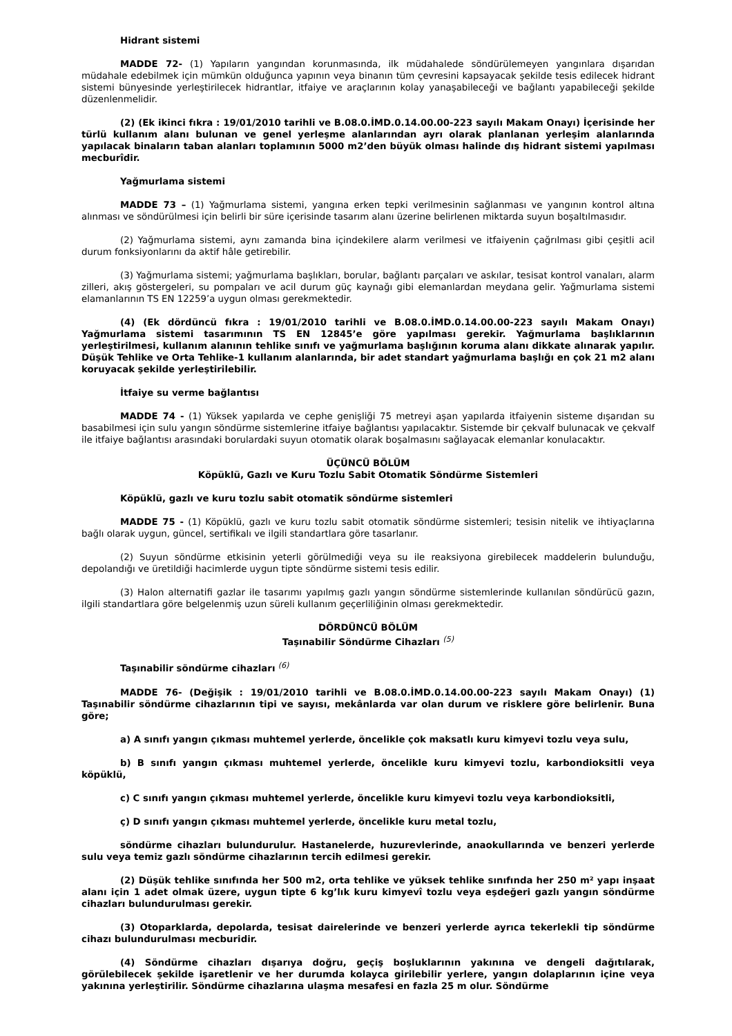Hidrant sistemi
MADDE 72- (1) Yapıların yangından korunmasında, ilk müdahalede söndürülemeyen yangınlara dışarıdan müdahale edebilmek için mümkün olduğunca yapının veya binanın tüm çevresini kapsayacak şekilde tesis edilecek hidrant sistemi bünyesinde yerleştirilecek hidrantlar, itfaiye ve araçlarının kolay yanaşabileceği ve bağlantı yapabileceği şekilde düzenlenmelidir.
(2) (Ek ikinci fıkra : 19/01/2010 tarihli ve B.08.0.İMD.0.14.00.00-223 sayılı Makam Onayı) İçerisinde her türlü kullanım alanı bulunan ve genel yerleşme alanlarından ayrı olarak planlanan yerleşim alanlarında yapılacak binaların taban alanları toplamının 5000 m2’den büyük olması halinde dış hidrant sistemi yapılması mecburîdir.
Yağmurlama sistemi
MADDE 73 – (1) Yağmurlama sistemi, yangına erken tepki verilmesinin sağlanması ve yangının kontrol altına alınması ve söndürülmesi için belirli bir süre içerisinde tasarım alanı üzerine belirlenen miktarda suyun boşaltılmasıdır.
(2) Yağmurlama sistemi, aynı zamanda bina içindekilere alarm verilmesi ve itfaiyenin çağrılması gibi çeşitli acil durum fonksiyonlarını da aktif hâle getirebilir.
(3) Yağmurlama sistemi; yağmurlama başlıkları, borular, bağlantı parçaları ve askılar, tesisat kontrol vanaları, alarm zilleri, akış göstergeleri, su pompaları ve acil durum güç kaynağı gibi elemanlardan meydana gelir. Yağmurlama sistemi elamanlarının TS EN 12259’a uygun olması gerekmektedir.
(4) (Ek dördüncü fıkra : 19/01/2010 tarihli ve B.08.0.İMD.0.14.00.00-223 sayılı Makam Onayı) Yağmurlama sistemi tasarımının TS EN 12845’e göre yapılması gerekir. Yağmurlama başlıklarının yerleştirilmesi, kullanım alanının tehlike sınıfı ve yağmurlama başlığının koruma alanı dikkate alınarak yapılır. Düşük Tehlike ve Orta Tehlike-1 kullanım alanlarında, bir adet standart yağmurlama başlığı en çok 21 m2 alanı koruyacak şekilde yerleştirilebilir.
İtfaiye su verme bağlantısı
MADDE 74 - (1) Yüksek yapılarda ve cephe genişliği 75 metreyi aşan yapılarda itfaiyenin sisteme dışarıdan su basabilmesi için sulu yangın söndürme sistemlerine itfaiye bağlantısı yapılacaktır. Sistemde bir çekvalf bulunacak ve çekvalf ile itfaiye bağlantısı arasındaki borulardaki suyun otomatik olarak boşalmasını sağlayacak elemanlar konulacaktır.
ÜÇÜNCÜ BÖLÜM
Köpüklü, Gazlı ve Kuru Tozlu Sabit Otomatik Söndürme Sistemleri
Köpüklü, gazlı ve kuru tozlu sabit otomatik söndürme sistemleri
MADDE 75 - (1) Köpüklü, gazlı ve kuru tozlu sabit otomatik söndürme sistemleri; tesisin nitelik ve ihtiyaçlarına bağlı olarak uygun, güncel, sertifikalı ve ilgili standartlara göre tasarlanır.
(2) Suyun söndürme etkisinin yeterli görülmediği veya su ile reaksiyona girebilecek maddelerin bulunduğu, depolandığı ve üretildiği hacimlerde uygun tipte söndürme sistemi tesis edilir.
(3) Halon alternatifi gazlar ile tasarımı yapılmış gazlı yangın söndürme sistemlerinde kullanılan söndürücü gazın, ilgili standartlara göre belgelenmiş uzun süreli kullanım geçerliliğinin olması gerekmektedir.
DÖRDÜNCÜ BÖLÜM
Taşınabilir Söndürme Cihazları <sup>(5)</sup>
Taşınabilir söndürme cihazları <sup>(6)</sup>
MADDE 76- (Değişik : 19/01/2010 tarihli ve B.08.0.İMD.0.14.00.00-223 sayılı Makam Onayı) (1) Taşınabilir söndürme cihazlarının tipi ve sayısı, mekânlarda var olan durum ve risklere göre belirlenir. Buna göre;
a) A sınıfı yangın çıkması muhtemel yerlerde, öncelikle çok maksatlı kuru kimyevi tozlu veya sulu,
b) B sınıfı yangın çıkması muhtemel yerlerde, öncelikle kuru kimyevi tozlu, karbondioksitli veya köpüklü,
c) C sınıfı yangın çıkması muhtemel yerlerde, öncelikle kuru kimyevi tozlu veya karbondioksitli,
ç) D sınıfı yangın çıkması muhtemel yerlerde, öncelikle kuru metal tozlu,
söndürme cihazları bulundurulur. Hastanelerde, huzurevlerinde, anaokullarında ve benzeri yerlerde sulu veya temiz gazlı söndürme cihazlarının tercih edilmesi gerekir.
(2) Düşük tehlike sınıfında her 500 m2, orta tehlike ve yüksek tehlike sınıfında her 250 m² yapı inşaat alanı için 1 adet olmak üzere, uygun tipte 6 kg’lık kuru kimyevî tozlu veya eşdeğeri gazlı yangın söndürme cihazları bulundurulması gerekir.
(3) Otoparklarda, depolarda, tesisat dairelerinde ve benzeri yerlerde ayrıca tekerlekli tip söndürme cihazı bulundurulması mecburidir.
(4) Söndürme cihazları dışarıya doğru, geçiş boşluklarının yakınına ve dengeli dağıtılarak, görülebilecek şekilde işaretlenir ve her durumda kolayca girilebilir yerlere, yangın dolaplarının içine veya yakınına yerleştirilir. Söndürme cihazlarına ulaşma mesafesi en fazla 25 m olur. Söndürme